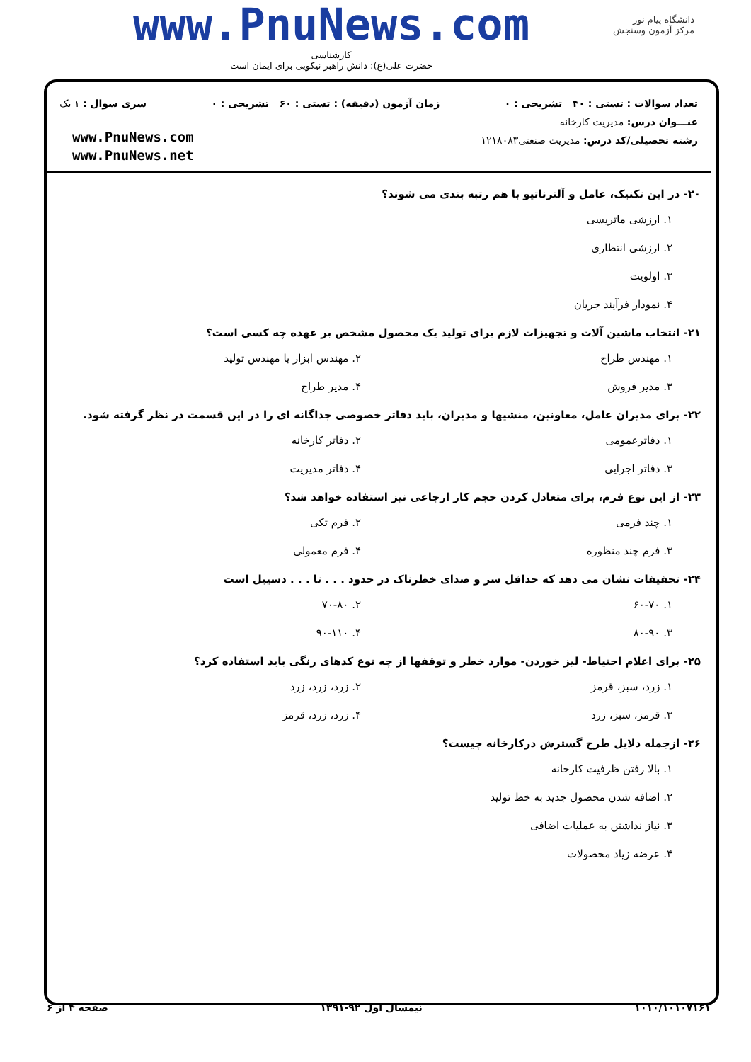دانشگاه پیام نور
مرکز آزمون وسنجش
www.PnuNews.com
کارشناسی
حضرت علی(ع): دانش راهبر نیکویی برای ایمان است
تعداد سوالات : تستی : ۴۰ تشریحی : ۰ زمان آزمون (دقیقه) : تستی : ۶۰ تشریحی : ۰ سری سوال : ۱ یک
عنـــوان درس: مدیریت کارخانه
رشته تحصیلی/کد درس: مدیریت صنعتی۱۲۱۸۰۸۳
www.PnuNews.com
www.PnuNews.net
۲۰- در این تکنیک، عامل و آلترناتیو با هم رتبه بندی می شوند؟
۱. ارزشی ماتریسی
۲. ارزشی انتظاری
۳. اولویت
۴. نمودار فرآیند جریان
۲۱- انتخاب ماشین آلات و تجهیزات لازم برای تولید یک محصول مشخص بر عهده چه کسی است؟
۱. مهندس طراح
۲. مهندس ابزار یا مهندس تولید
۳. مدیر فروش
۴. مدیر طراح
۲۲- برای مدیران عامل، معاونین، منشیها و مدیران، باید دفاتر خصوصی جداگانه ای را در این قسمت در نظر گرفته شود.
۱. دفاترعمومی
۲. دفاتر کارخانه
۳. دفاتر اجرایی
۴. دفاتر مدیریت
۲۳- از این نوع فرم، برای متعادل کردن حجم کار ارجاعی نیز استفاده خواهد شد؟
۱. چند فرمی
۲. فرم تکی
۳. فرم چند منظوره
۴. فرم معمولی
۲۴- تحقیقات نشان می دهد که حداقل سر و صدای خطرناک در حدود . . . تا . . . دسیبل است
۱. ۶۰-۷۰
۲. ۷۰-۸۰
۳. ۸۰-۹۰
۴. ۹۰-۱۱۰
۲۵- برای اعلام احتیاط- لیز خوردن- موارد خطر و توقفها از چه نوع کدهای رنگی باید استفاده کرد؟
۱. زرد، سبز، قرمز
۲. زرد، زرد، زرد
۳. قرمز، سبز، زرد
۴. زرد، زرد، قرمز
۲۶- ازجمله دلایل طرح گسترش درکارخانه چیست؟
۱. بالا رفتن ظرفیت کارخانه
۲. اضافه شدن محصول جدید به خط تولید
۳. نیاز نداشتن به عملیات اضافی
۴. عرضه زیاد محصولات
۱۰۱۰/۱۰۱۰۷۱۶۱ نیمسال اول ۹۲-۱۳۹۱ صفحه ۴ از ۶